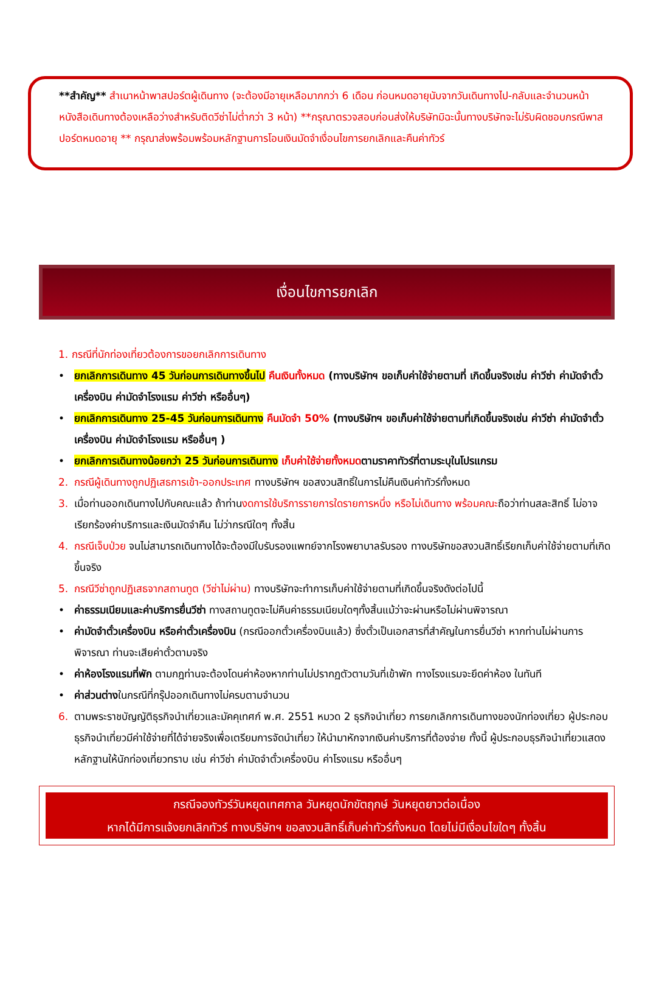**สำคัญ** สำเนาหน้าพาสปอร์ตผู้เดินทาง (จะต้องมีอายุเหลือมากกว่า 6 เดือน ก่อนหมดอายุนับจากวันเดินทางไป-กลับและจำนวนหน้าหนังสือเดินทางต้องเหลือว่างสำหรับติดวีซ่าไม่ต่ำกว่า 3 หน้า) **กรุณาตรวจสอบก่อนส่งให้บริษัทมิฉะนั้นทางบริษัทจะไม่รับผิดชอบกรณีพาสปอร์ตหมดอายุ ** กรุณาส่งพร้อมพร้อมหลักฐานการโอนเงินมัดจำเงื่อนไขการยกเลิกและคืนค่าทัวร์
เงื่อนไขการยกเลิก
1. กรณีที่นักท่องเที่ยวต้องการขอยกเลิกการเดินทาง
• ยกเลิกการเดินทาง 45 วันก่อนการเดินทางขึ้นไป คืนเงินทั้งหมด (ทางบริษัทฯ ขอเก็บค่าใช้จ่ายตามที่ เกิดขึ้นจริงเช่น ค่าวีซ่า ค่ามัดจำตั๋วเครื่องบิน ค่ามัดจำโรงแรม ค่าวีซ่า หรืออื่นๆ)
• ยกเลิกการเดินทาง 25-45 วันก่อนการเดินทาง คืนมัดจำ 50% (ทางบริษัทฯ ขอเก็บค่าใช้จ่ายตามที่เกิดขึ้นจริงเช่น ค่าวีซ่า ค่ามัดจำตั๋วเครื่องบิน ค่ามัดจำโรงแรม หรืออื่นๆ )
• ยกเลิกการเดินทางน้อยกว่า 25 วันก่อนการเดินทาง เก็บค่าใช้จ่ายทั้งหมดตามราคาทัวร์ที่ตามระบุในโปรแกรม
2. กรณีผู้เดินทางถูกปฏิเสธการเข้า-ออกประเทศ ทางบริษัทฯ ขอสงวนสิทธิ์ในการไม่คืนเงินค่าทัวร์ทั้งหมด
3. เมื่อท่านออกเดินทางไปกับคณะแล้ว ถ้าท่านงดการใช้บริการรายการใดรายการหนึ่ง หรือไม่เดินทาง พร้อมคณะถือว่าท่านสละสิทธิ์ ไม่อาจเรียกร้องค่าบริการและเงินมัดจำคืน ไม่ว่ากรณีใดๆ ทั้งสิ้น
4. กรณีเจ็บป่วย จนไม่สามารถเดินทางได้จะต้องมีใบรับรองแพทย์จากโรงพยาบาลรับรอง ทางบริษัทขอสงวนสิทธิ์เรียกเก็บค่าใช้จ่ายตามที่เกิดขึ้นจริง
5. กรณีวีซ่าถูกปฏิเสธจากสถานทูต (วีซ่าไม่ผ่าน) ทางบริษัทจะทำการเก็บค่าใช้จ่ายตามที่เกิดขึ้นจริงดังต่อไปนี้
• ค่าธรรมเนียมและค่าบริการยื่นวีซ่า ทางสถานทูตจะไม่คืนค่าธรรมเนียมใดๆทั้งสิ้นแม้ว่าจะผ่านหรือไม่ผ่านพิจารณา
• ค่ามัดจำตั๋วเครื่องบิน หรือค่าตั๋วเครื่องบิน (กรณีออกตั๋วเครื่องบินแล้ว) ซึ่งตั๋วเป็นเอกสารที่สำคัญในการยื่นวีซ่า หากท่านไม่ผ่านการพิจารณา ท่านจะเสียค่าตั๋วตามจริง
• ค่าห้องโรงแรมที่พัก ตามกฎท่านจะต้องโดนค่าห้องหากท่านไม่ปรากฏตัวตามวันที่เข้าพัก ทางโรงแรมจะยึดค่าห้อง ในทันที
• ค่าส่วนต่างในกรณีที่กรุ๊ปออกเดินทางไม่ครบตามจำนวน
6. ตามพระราชบัญญัติธุรกิจนำเที่ยวและมัคคุเทศก์ พ.ศ. 2551 หมวด 2 ธุรกิจนำเที่ยว การยกเลิกการเดินทางของนักท่องเที่ยว ผู้ประกอบธุรกิจนำเที่ยวมีค่าใช้จ่ายที่ได้จ่ายจริงเพื่อเตรียมการจัดนำเที่ยว ให้นำมาหักจากเงินค่าบริการที่ต้องจ่าย ทั้งนี้ ผู้ประกอบธุรกิจนำเที่ยวแสดงหลักฐานให้นักท่องเที่ยวทราบ เช่น ค่าวีซ่า ค่ามัดจำตั๋วเครื่องบิน ค่าโรงแรม หรืออื่นๆ
กรณีจองทัวร์วันหยุดเทศกาล วันหยุดนักขัตฤกษ์ วันหยุดยาวต่อเนื่อง
หากได้มีการแจ้งยกเลิกทัวร์ ทางบริษัทฯ ขอสงวนสิทธิ์เก็บค่าทัวร์ทั้งหมด โดยไม่มีเงื่อนไขใดๆ ทั้งสิ้น